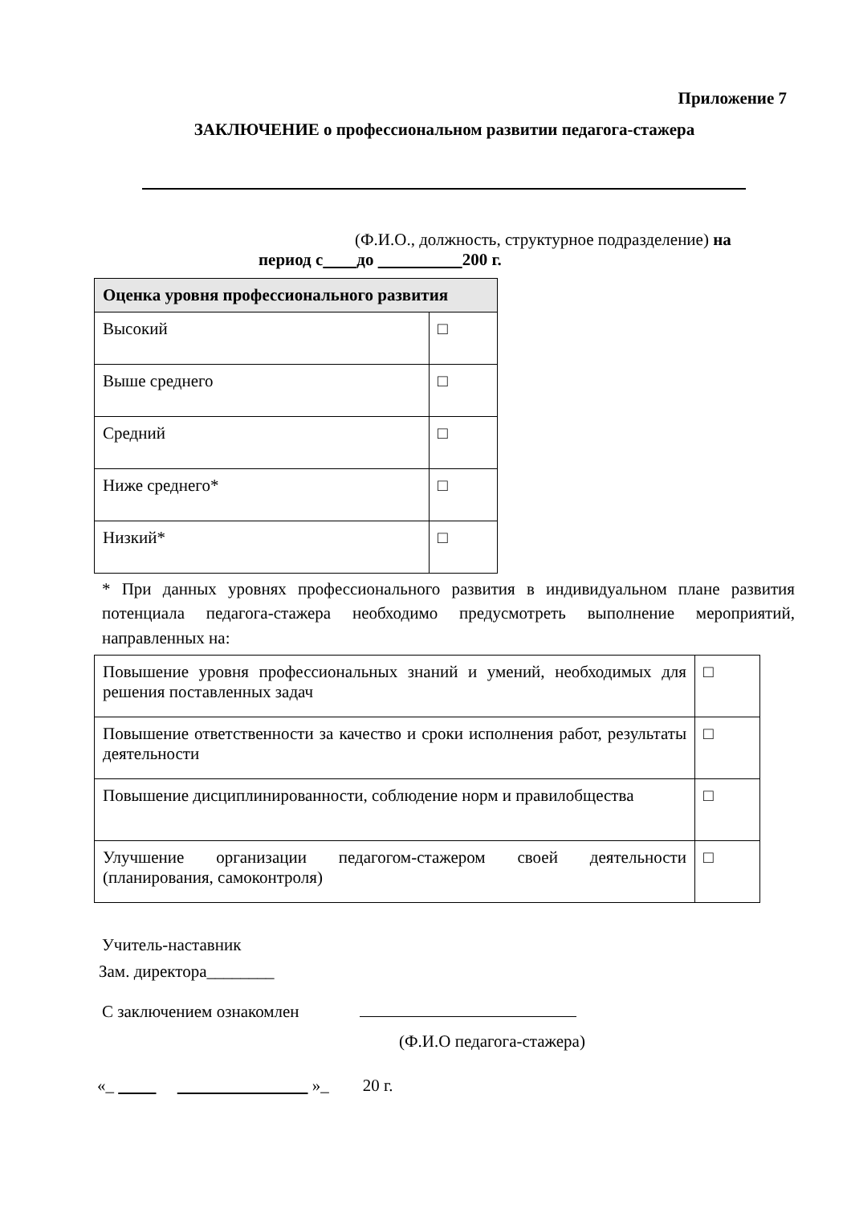Приложение 7
ЗАКЛЮЧЕНИЕ о профессиональном развитии педагога-стажера
(Ф.И.О., должность, структурное подразделение) на
период с до 200 г.
| Оценка уровня профессионального развития | |
| --- | --- |
| Высокий | □ |
| Выше среднего | □ |
| Средний | □ |
| Ниже среднего* | □ |
| Низкий* | □ |
* При данных уровнях профессионального развития в индивидуальном плане развития потенциала педагога-стажера необходимо предусмотреть выполнение мероприятий, направленных на:
| Повышение уровня профессиональных знаний и умений, необходимых для решения поставленных задач | □ |
| Повышение ответственности за качество и сроки исполнения работ, результаты деятельности | □ |
| Повышение дисциплинированности, соблюдение норм и правилобщества | □ |
| Улучшение организации педагогом-стажером своей деятельности (планирования, самоконтроля) | □ |
Учитель-наставник
Зам. директора________
С заключением ознакомлен
(Ф.И.О педагога-стажера)
«_ »_ 20 г.